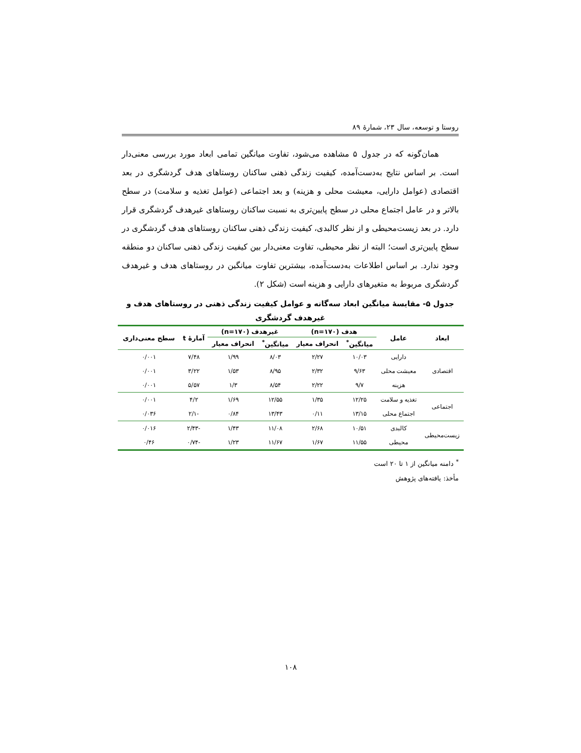روستا و توسعه، سال ۲۳، شمارۀ ۸۹
همان‌گونه که در جدول ۵ مشاهده می‌شود، تفاوت میانگین تمامی ابعاد مورد بررسی معنی‌دار است. بر اساس نتایج به‌دست‌آمده، کیفیت زندگی ذهنی ساکنان روستاهای هدف گردشگری در بعد اقتصادی (عوامل دارایی، معیشت محلی و هزینه) و بعد اجتماعی (عوامل تغذیه و سلامت) در سطح بالاتر و در عامل اجتماع محلی در سطح پایین‌تری به نسبت ساکنان روستاهای غیرهدف گردشگری قرار دارد. در بعد زیست‌محیطی و از نظر کالبدی، کیفیت زندگی ذهنی ساکنان روستاهای هدف گردشگری در سطح پایین‌تری است؛ البته از نظر محیطی، تفاوت معنی‌دار بین کیفیت زندگی ذهنی ساکنان دو منطقه وجود ندارد. بر اساس اطلاعات به‌دست‌آمده، بیشترین تفاوت میانگین در روستاهای هدف و غیرهدف گردشگری مربوط به متغیرهای دارایی و هزینه است (شکل ۲).
جدول ۵- مقایسۀ میانگین ابعاد سه‌گانه و عوامل کیفیت زندگی ذهنی در روستاهای هدف و غیرهدف گردشگری
| ابعاد | عامل | هدف (n=۱۷۰) | | غیرهدف (n=۱۷۰) | | آمارۀ t | سطح معنی‌داری |
| --- | --- | --- | --- | --- | --- | --- | --- |
| | | میانگین<sup>*</sup> | انحراف معیار | میانگین<sup>*</sup> | انحراف معیار | | |
| اقتصادی | دارایی | ۱۰/۰۳ | ۲/۲۷ | ۸/۰۳ | ۱/۹۹ | ۷/۴۸ | ۰/۰۰۱ |
| | معیشت محلی | ۹/۶۳ | ۲/۳۲ | ۸/۹۵ | ۱/۵۳ | ۳/۲۲ | ۰/۰۰۱ |
| | هزینه | ۹/۷ | ۲/۲۲ | ۸/۵۴ | ۱/۳ | ۵/۵۷ | ۰/۰۰۱ |
| اجتماعی | تغذیه و سلامت | ۱۲/۲۵ | ۱/۳۵ | ۱۲/۵۵ | ۱/۶۹ | ۴/۲ | ۰/۰۰۱ |
| | اجتماع محلی | ۱۳/۱۵ | ۰/۱۱ | ۱۳/۴۳ | ۰/۸۴ | -۲/۱ | ۰/۰۳۶ |
| زیست‌محیطی | کالبدی | ۱۰/۵۱ | ۲/۶۸ | ۱۱/۰۸ | ۱/۴۳ | -۲/۴۳ | ۰/۰۱۶ |
| | محیطی | ۱۱/۵۵ | ۱/۶۷ | ۱۱/۶۷ | ۱/۲۳ | -۰/۷۴ | ۰/۴۶ |
<sup>*</sup> دامنه میانگین از ۱ تا ۲۰ است
مأخذ: یافته‌های پژوهش
۱۰۸